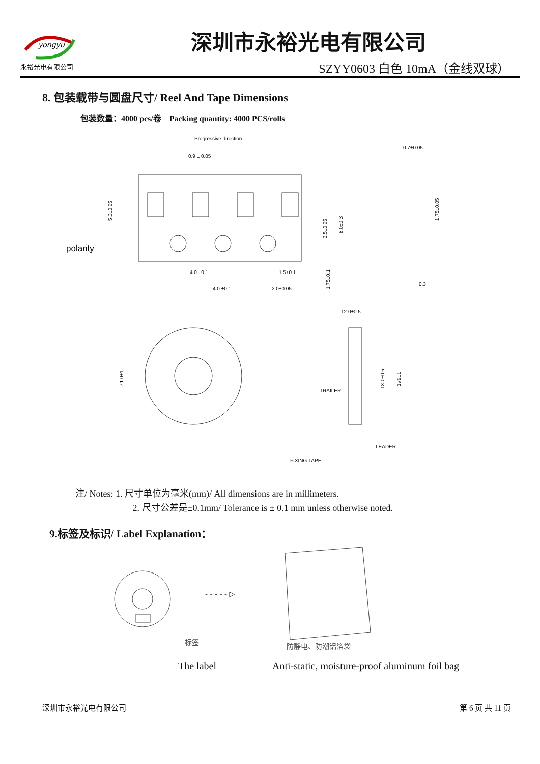yongyu
永裕光电有限公司
深圳市永裕光电有限公司
SZYY0603 白色 10mA（金线双球）
8. 包装载带与圆盘尺寸/ Reel And Tape Dimensions
包装数量：4000 pcs/卷 Packing quantity: 4000 PCS/rolls
Progressive direction
0.9 ± 0.05
0.7±0.05
polarity
4.0 ±0.1
4.0 ±0.1
1.5±0.1
2.0±0.05
5.3±0.05
3.5±0.05
8.0±0.3
1.75±0.1
1.75±0.05
0.3
12.0±0.5
71.0±1
13.0±0.5
179±1
TRAILER
LEADER
FIXING TAPE
注/ Notes: 1. 尺寸单位为毫米(mm)/ All dimensions are in millimeters.
2. 尺寸公差是±0.1mm/ Tolerance is ± 0.1 mm unless otherwise noted.
9.标签及标识/ Label Explanation：
- - - - - ▷
标签
防静电、防潮铝箔袋
The label Anti-static, moisture-proof aluminum foil bag
深圳市永裕光电有限公司 第 6 页 共 11 页